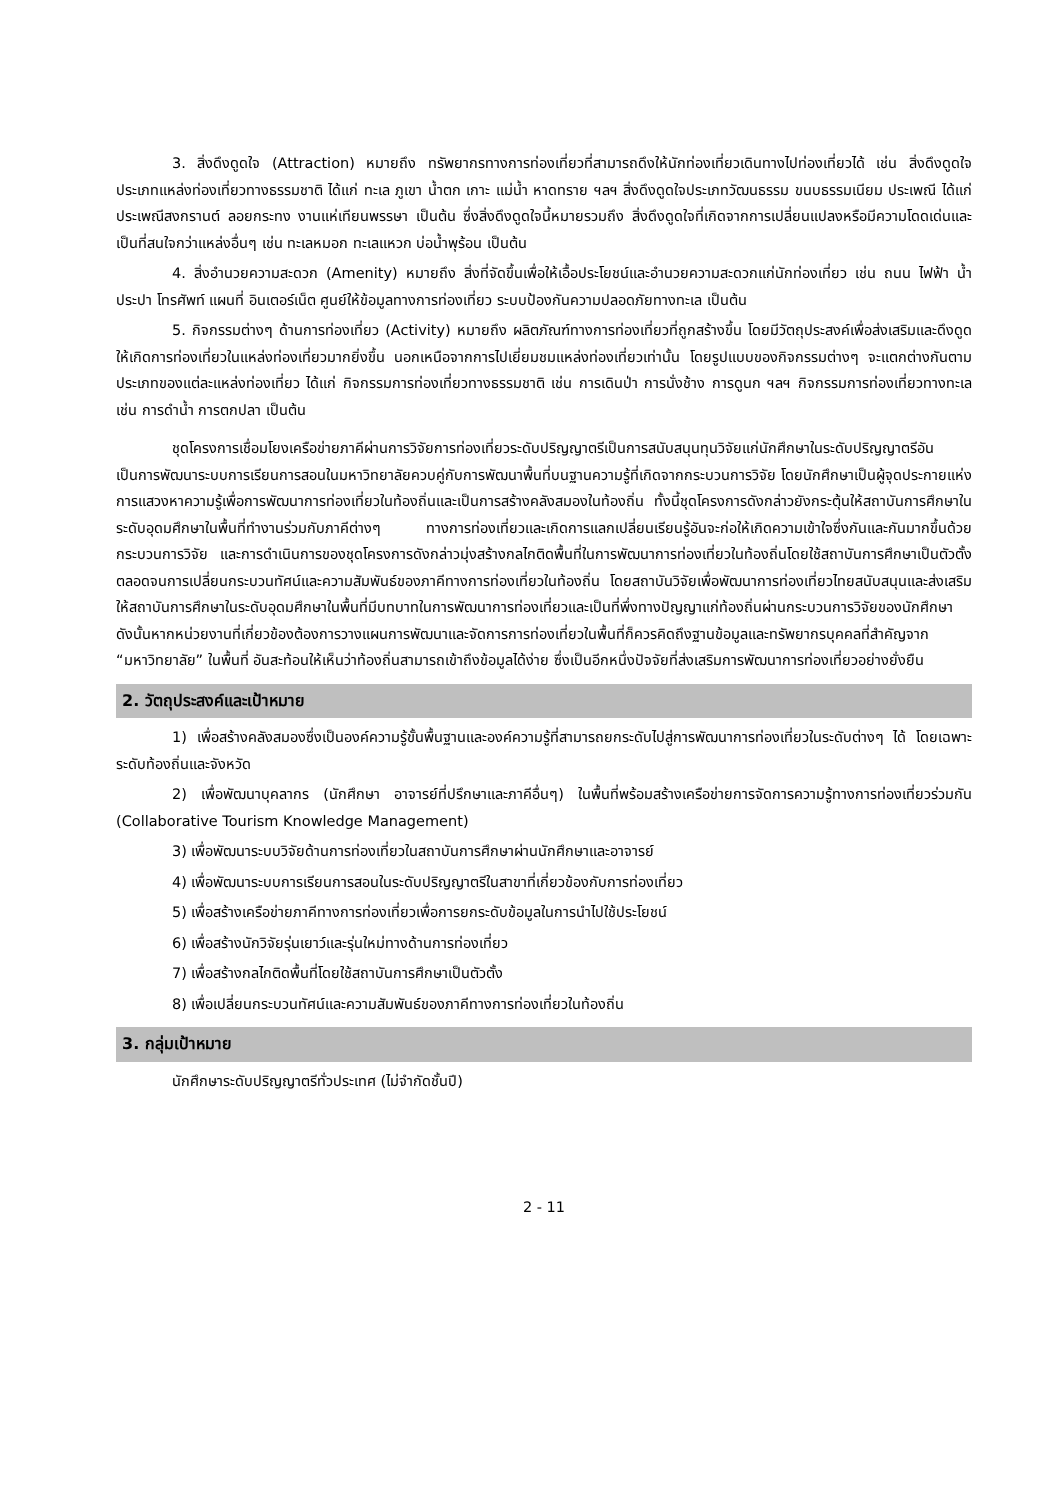3. สิ่งดึงดูดใจ (Attraction) หมายถึง ทรัพยากรทางการท่องเที่ยวที่สามารถดึงให้นักท่องเที่ยวเดินทางไปท่องเที่ยวได้ เช่น สิ่งดึงดูดใจประเภทแหล่งท่องเที่ยวทางธรรมชาติ ได้แก่ ทะเล ภูเขา น้ำตก เกาะ แม่น้ำ หาดทราย ฯลฯ สิ่งดึงดูดใจประเภทวัฒนธรรม ขนบธรรมเนียม ประเพณี ได้แก่ ประเพณีสงกรานต์ ลอยกระทง งานแห่เทียนพรรษา เป็นต้น ซึ่งสิ่งดึงดูดใจนี้หมายรวมถึง สิ่งดึงดูดใจที่เกิดจากการเปลี่ยนแปลงหรือมีความโดดเด่นและเป็นที่สนใจกว่าแหล่งอื่นๆ เช่น ทะเลหมอก ทะเลแหวก บ่อน้ำพุร้อน เป็นต้น
4. สิ่งอำนวยความสะดวก (Amenity) หมายถึง สิ่งที่จัดขึ้นเพื่อให้เอื้อประโยชน์และอำนวยความสะดวกแก่นักท่องเที่ยว เช่น ถนน ไฟฟ้า น้ำประปา โทรศัพท์ แผนที่ อินเตอร์เน็ต ศูนย์ให้ข้อมูลทางการท่องเที่ยว ระบบป้องกันความปลอดภัยทางทะเล เป็นต้น
5. กิจกรรมต่างๆ ด้านการท่องเที่ยว (Activity) หมายถึง ผลิตภัณฑ์ทางการท่องเที่ยวที่ถูกสร้างขึ้น โดยมีวัตถุประสงค์เพื่อส่งเสริมและดึงดูดให้เกิดการท่องเที่ยวในแหล่งท่องเที่ยวมากยิ่งขึ้น นอกเหนือจากการไปเยี่ยมชมแหล่งท่องเที่ยวเท่านั้น โดยรูปแบบของกิจกรรมต่างๆ จะแตกต่างกันตามประเภทของแต่ละแหล่งท่องเที่ยว ได้แก่ กิจกรรมการท่องเที่ยวทางธรรมชาติ เช่น การเดินป่า การนั่งช้าง การดูนก ฯลฯ กิจกรรมการท่องเที่ยวทางทะเล เช่น การดำน้ำ การตกปลา เป็นต้น
ชุดโครงการเชื่อมโยงเครือข่ายภาคีผ่านการวิจัยการท่องเที่ยวระดับปริญญาตรีเป็นการสนับสนุนทุนวิจัยแก่นักศึกษาในระดับปริญญาตรีอันเป็นการพัฒนาระบบการเรียนการสอนในมหาวิทยาลัยควบคู่กับการพัฒนาพื้นที่บนฐานความรู้ที่เกิดจากกระบวนการวิจัย โดยนักศึกษาเป็นผู้จุดประกายแห่งการแสวงหาความรู้เพื่อการพัฒนาการท่องเที่ยวในท้องถิ่นและเป็นการสร้างคลังสมองในท้องถิ่น ทั้งนี้ชุดโครงการดังกล่าวยังกระตุ้นให้สถาบันการศึกษาในระดับอุดมศึกษาในพื้นที่ทำงานร่วมกับภาคีต่างๆ ทางการท่องเที่ยวและเกิดการแลกเปลี่ยนเรียนรู้อันจะก่อให้เกิดความเข้าใจซึ่งกันและกันมากขึ้นด้วยกระบวนการวิจัย และการดำเนินการของชุดโครงการดังกล่าวมุ่งสร้างกลไกติดพื้นที่ในการพัฒนาการท่องเที่ยวในท้องถิ่นโดยใช้สถาบันการศึกษาเป็นตัวตั้ง ตลอดจนการเปลี่ยนกระบวนทัศน์และความสัมพันธ์ของภาคีทางการท่องเที่ยวในท้องถิ่น โดยสถาบันวิจัยเพื่อพัฒนาการท่องเที่ยวไทยสนับสนุนและส่งเสริมให้สถาบันการศึกษาในระดับอุดมศึกษาในพื้นที่มีบทบาทในการพัฒนาการท่องเที่ยวและเป็นที่พึ่งทางปัญญาแก่ท้องถิ่นผ่านกระบวนการวิจัยของนักศึกษา ดังนั้นหากหน่วยงานที่เกี่ยวข้องต้องการวางแผนการพัฒนาและจัดการการท่องเที่ยวในพื้นที่ก็ควรคิดถึงฐานข้อมูลและทรัพยากรบุคคลที่สำคัญจาก “มหาวิทยาลัย” ในพื้นที่ อันสะท้อนให้เห็นว่าท้องถิ่นสามารถเข้าถึงข้อมูลได้ง่าย ซึ่งเป็นอีกหนึ่งปัจจัยที่ส่งเสริมการพัฒนาการท่องเที่ยวอย่างยั่งยืน
2. วัตถุประสงค์และเป้าหมาย
1) เพื่อสร้างคลังสมองซึ่งเป็นองค์ความรู้ขั้นพื้นฐานและองค์ความรู้ที่สามารถยกระดับไปสู่การพัฒนาการท่องเที่ยวในระดับต่างๆ ได้ โดยเฉพาะระดับท้องถิ่นและจังหวัด
2) เพื่อพัฒนาบุคลากร (นักศึกษา อาจารย์ที่ปรึกษาและภาคีอื่นๆ) ในพื้นที่พร้อมสร้างเครือข่ายการจัดการความรู้ทางการท่องเที่ยวร่วมกัน (Collaborative Tourism Knowledge Management)
3) เพื่อพัฒนาระบบวิจัยด้านการท่องเที่ยวในสถาบันการศึกษาผ่านนักศึกษาและอาจารย์
4) เพื่อพัฒนาระบบการเรียนการสอนในระดับปริญญาตรีในสาขาที่เกี่ยวข้องกับการท่องเที่ยว
5) เพื่อสร้างเครือข่ายภาคีทางการท่องเที่ยวเพื่อการยกระดับข้อมูลในการนำไปใช้ประโยชน์
6) เพื่อสร้างนักวิจัยรุ่นเยาว์และรุ่นใหม่ทางด้านการท่องเที่ยว
7) เพื่อสร้างกลไกติดพื้นที่โดยใช้สถาบันการศึกษาเป็นตัวตั้ง
8) เพื่อเปลี่ยนกระบวนทัศน์และความสัมพันธ์ของภาคีทางการท่องเที่ยวในท้องถิ่น
3. กลุ่มเป้าหมาย
นักศึกษาระดับปริญญาตรีทั่วประเทศ (ไม่จำกัดชั้นปี)
2 - 11